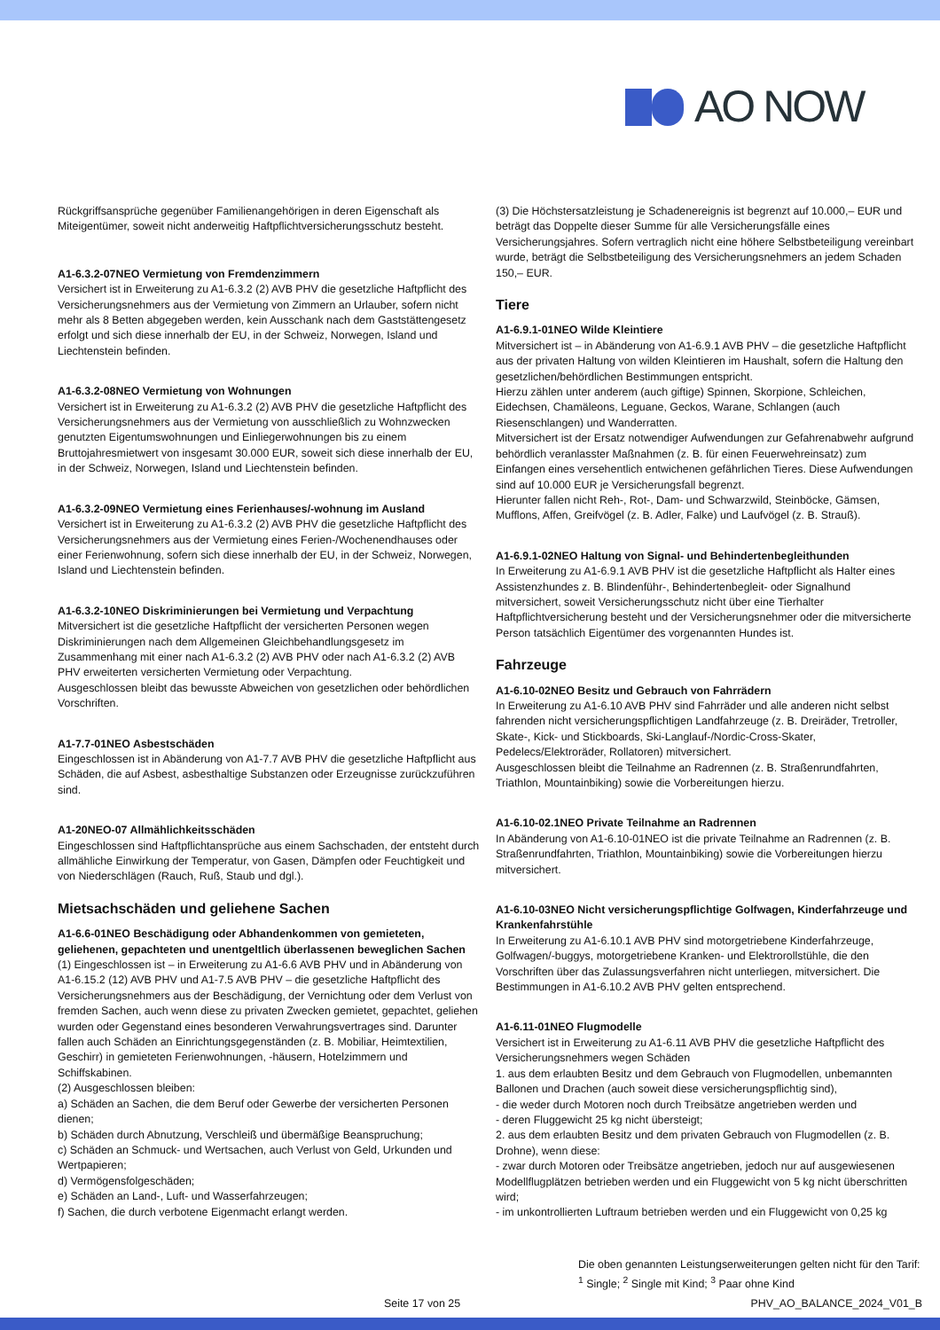AO NOW
Rückgriffsansprüche gegenüber Familienangehörigen in deren Eigenschaft als Miteigentümer, soweit nicht anderweitig Haftpflichtversicherungsschutz besteht.
A1-6.3.2-07NEO Vermietung von Fremdenzimmern
Versichert ist in Erweiterung zu A1-6.3.2 (2) AVB PHV die gesetzliche Haftpflicht des Versicherungsnehmers aus der Vermietung von Zimmern an Urlauber, sofern nicht mehr als 8 Betten abgegeben werden, kein Ausschank nach dem Gaststättengesetz erfolgt und sich diese innerhalb der EU, in der Schweiz, Norwegen, Island und Liechtenstein befinden.
A1-6.3.2-08NEO Vermietung von Wohnungen
Versichert ist in Erweiterung zu A1-6.3.2 (2) AVB PHV die gesetzliche Haftpflicht des Versicherungsnehmers aus der Vermietung von ausschließlich zu Wohnzwecken genutzten Eigentumswohnungen und Einliegerwohnungen bis zu einem Bruttojahresmietwert von insgesamt 30.000 EUR, soweit sich diese innerhalb der EU, in der Schweiz, Norwegen, Island und Liechtenstein befinden.
A1-6.3.2-09NEO Vermietung eines Ferienhauses/-wohnung im Ausland
Versichert ist in Erweiterung zu A1-6.3.2 (2) AVB PHV die gesetzliche Haftpflicht des Versicherungsnehmers aus der Vermietung eines Ferien-/Wochenendhauses oder einer Ferienwohnung, sofern sich diese innerhalb der EU, in der Schweiz, Norwegen, Island und Liechtenstein befinden.
A1-6.3.2-10NEO Diskriminierungen bei Vermietung und Verpachtung
Mitversichert ist die gesetzliche Haftpflicht der versicherten Personen wegen Diskriminierungen nach dem Allgemeinen Gleichbehandlungsgesetz im Zusammenhang mit einer nach A1-6.3.2 (2) AVB PHV oder nach A1-6.3.2 (2) AVB PHV erweiterten versicherten Vermietung oder Verpachtung.
Ausgeschlossen bleibt das bewusste Abweichen von gesetzlichen oder behördlichen Vorschriften.
A1-7.7-01NEO Asbestschäden
Eingeschlossen ist in Abänderung von A1-7.7 AVB PHV die gesetzliche Haftpflicht aus Schäden, die auf Asbest, asbesthaltige Substanzen oder Erzeugnisse zurückzuführen sind.
A1-20NEO-07 Allmählichkeitsschäden
Eingeschlossen sind Haftpflichtansprüche aus einem Sachschaden, der entsteht durch allmähliche Einwirkung der Temperatur, von Gasen, Dämpfen oder Feuchtigkeit und von Niederschlägen (Rauch, Ruß, Staub und dgl.).
Mietsachschäden und geliehene Sachen
A1-6.6-01NEO Beschädigung oder Abhandenkommen von gemieteten, geliehenen, gepachteten und unentgeltlich überlassenen beweglichen Sachen
(1) Eingeschlossen ist – in Erweiterung zu A1-6.6 AVB PHV und in Abänderung von A1-6.15.2 (12) AVB PHV und A1-7.5 AVB PHV – die gesetzliche Haftpflicht des Versicherungsnehmers aus der Beschädigung, der Vernichtung oder dem Verlust von fremden Sachen, auch wenn diese zu privaten Zwecken gemietet, gepachtet, geliehen wurden oder Gegenstand eines besonderen Verwahrungsvertrages sind. Darunter fallen auch Schäden an Einrichtungsgegenständen (z. B. Mobiliar, Heimtextilien, Geschirr) in gemieteten Ferienwohnungen, -häusern, Hotelzimmern und Schiffskabinen.
(2) Ausgeschlossen bleiben:
a) Schäden an Sachen, die dem Beruf oder Gewerbe der versicherten Personen dienen;
b) Schäden durch Abnutzung, Verschleiß und übermäßige Beanspruchung;
c) Schäden an Schmuck- und Wertsachen, auch Verlust von Geld, Urkunden und Wertpapieren;
d) Vermögensfolgeschäden;
e) Schäden an Land-, Luft- und Wasserfahrzeugen;
f) Sachen, die durch verbotene Eigenmacht erlangt werden.
(3) Die Höchstersatzleistung je Schadenereignis ist begrenzt auf 10.000,– EUR und beträgt das Doppelte dieser Summe für alle Versicherungsfälle eines Versicherungsjahres. Sofern vertraglich nicht eine höhere Selbstbeteiligung vereinbart wurde, beträgt die Selbstbeteiligung des Versicherungsnehmers an jedem Schaden 150,– EUR.
Tiere
A1-6.9.1-01NEO Wilde Kleintiere
Mitversichert ist – in Abänderung von A1-6.9.1 AVB PHV – die gesetzliche Haftpflicht aus der privaten Haltung von wilden Kleintieren im Haushalt, sofern die Haltung den gesetzlichen/behördlichen Bestimmungen entspricht.
Hierzu zählen unter anderem (auch giftige) Spinnen, Skorpione, Schleichen, Eidechsen, Chamäleons, Leguane, Geckos, Warane, Schlangen (auch Riesenschlangen) und Wanderratten.
Mitversichert ist der Ersatz notwendiger Aufwendungen zur Gefahrenabwehr aufgrund behördlich veranlasster Maßnahmen (z. B. für einen Feuerwehreinsatz) zum Einfangen eines versehentlich entwichenen gefährlichen Tieres. Diese Aufwendungen sind auf 10.000 EUR je Versicherungsfall begrenzt.
Hierunter fallen nicht Reh-, Rot-, Dam- und Schwarzwild, Steinböcke, Gämsen, Mufflons, Affen, Greifvögel (z. B. Adler, Falke) und Laufvögel (z. B. Strauß).
A1-6.9.1-02NEO Haltung von Signal- und Behindertenbegleithunden
In Erweiterung zu A1-6.9.1 AVB PHV ist die gesetzliche Haftpflicht als Halter eines Assistenzhundes z. B. Blindenführ-, Behindertenbegleit- oder Signalhund mitversichert, soweit Versicherungsschutz nicht über eine Tierhalter Haftpflichtversicherung besteht und der Versicherungsnehmer oder die mitversicherte Person tatsächlich Eigentümer des vorgenannten Hundes ist.
Fahrzeuge
A1-6.10-02NEO Besitz und Gebrauch von Fahrrädern
In Erweiterung zu A1-6.10 AVB PHV sind Fahrräder und alle anderen nicht selbst fahrenden nicht versicherungspflichtigen Landfahrzeuge (z. B. Dreiräder, Tretroller, Skate-, Kick- und Stickboards, Ski-Langlauf-/Nordic-Cross-Skater, Pedelecs/Elektroräder, Rollatoren) mitversichert.
Ausgeschlossen bleibt die Teilnahme an Radrennen (z. B. Straßenrundfahrten, Triathlon, Mountainbiking) sowie die Vorbereitungen hierzu.
A1-6.10-02.1NEO Private Teilnahme an Radrennen
In Abänderung von A1-6.10-01NEO ist die private Teilnahme an Radrennen (z. B. Straßenrundfahrten, Triathlon, Mountainbiking) sowie die Vorbereitungen hierzu mitversichert.
A1-6.10-03NEO Nicht versicherungspflichtige Golfwagen, Kinderfahrzeuge und Krankenfahrstühle
In Erweiterung zu A1-6.10.1 AVB PHV sind motorgetriebene Kinderfahrzeuge, Golfwagen/-buggys, motorgetriebene Kranken- und Elektrorollstühle, die den Vorschriften über das Zulassungsverfahren nicht unterliegen, mitversichert. Die Bestimmungen in A1-6.10.2 AVB PHV gelten entsprechend.
A1-6.11-01NEO Flugmodelle
Versichert ist in Erweiterung zu A1-6.11 AVB PHV die gesetzliche Haftpflicht des Versicherungsnehmers wegen Schäden
1. aus dem erlaubten Besitz und dem Gebrauch von Flugmodellen, unbemannten Ballonen und Drachen (auch soweit diese versicherungspflichtig sind),
- die weder durch Motoren noch durch Treibsätze angetrieben werden und
- deren Fluggewicht 25 kg nicht übersteigt;
2. aus dem erlaubten Besitz und dem privaten Gebrauch von Flugmodellen (z. B. Drohne), wenn diese:
- zwar durch Motoren oder Treibsätze angetrieben, jedoch nur auf ausgewiesenen Modellflugplätzen betrieben werden und ein Fluggewicht von 5 kg nicht überschritten wird;
- im unkontrollierten Luftraum betrieben werden und ein Fluggewicht von 0,25 kg
Die oben genannten Leistungserweiterungen gelten nicht für den Tarif:
<sup>1</sup> Single; <sup>2</sup> Single mit Kind; <sup>3</sup> Paar ohne Kind
Seite 17 von 25 PHV_AO_BALANCE_2024_V01_B